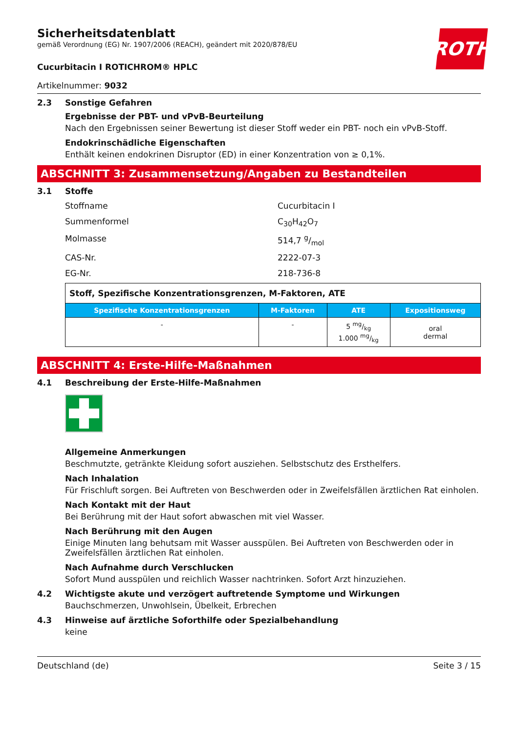ROTH
Sicherheitsdatenblatt
gemäß Verordnung (EG) Nr. 1907/2006 (REACH), geändert mit 2020/878/EU
Cucurbitacin I ROTICHROM® HPLC
Artikelnummer: 9032
2.3 Sonstige Gefahren
Ergebnisse der PBT- und vPvB-Beurteilung
Nach den Ergebnissen seiner Bewertung ist dieser Stoff weder ein PBT- noch ein vPvB-Stoff.
Endokrinschädliche Eigenschaften
Enthält keinen endokrinen Disruptor (ED) in einer Konzentration von ≥ 0,1%.
ABSCHNITT 3: Zusammensetzung/Angaben zu Bestandteilen
3.1 Stoffe
Stoffname Cucurbitacin I Summenformel C<sub>30</sub>H<sub>42</sub>O<sub>7</sub> Molmasse 514,7 g/mol CAS-Nr. 2222-07-3 EG-Nr. 218-736-8
| Stoff, Spezifische Konzentrationsgrenzen, M-Faktoren, ATE | | | |
| Spezifische Konzentrationsgrenzen | M-Faktoren | ATE | Expositionsweg |
| - | - | 5 mg/kg 1.000 mg/kg | oral dermal |
ABSCHNITT 4: Erste-Hilfe-Maßnahmen
4.1 Beschreibung der Erste-Hilfe-Maßnahmen
Allgemeine Anmerkungen
Beschmutzte, getränkte Kleidung sofort ausziehen. Selbstschutz des Ersthelfers.
Nach Inhalation
Für Frischluft sorgen. Bei Auftreten von Beschwerden oder in Zweifelsfällen ärztlichen Rat einholen.
Nach Kontakt mit der Haut
Bei Berührung mit der Haut sofort abwaschen mit viel Wasser.
Nach Berührung mit den Augen
Einige Minuten lang behutsam mit Wasser ausspülen. Bei Auftreten von Beschwerden oder in Zweifelsfällen ärztlichen Rat einholen.
Nach Aufnahme durch Verschlucken
Sofort Mund ausspülen und reichlich Wasser nachtrinken. Sofort Arzt hinzuziehen.
4.2 Wichtigste akute und verzögert auftretende Symptome und Wirkungen
Bauchschmerzen, Unwohlsein, Übelkeit, Erbrechen
4.3 Hinweise auf ärztliche Soforthilfe oder Spezialbehandlung
keine
Deutschland (de) Seite 3 / 15